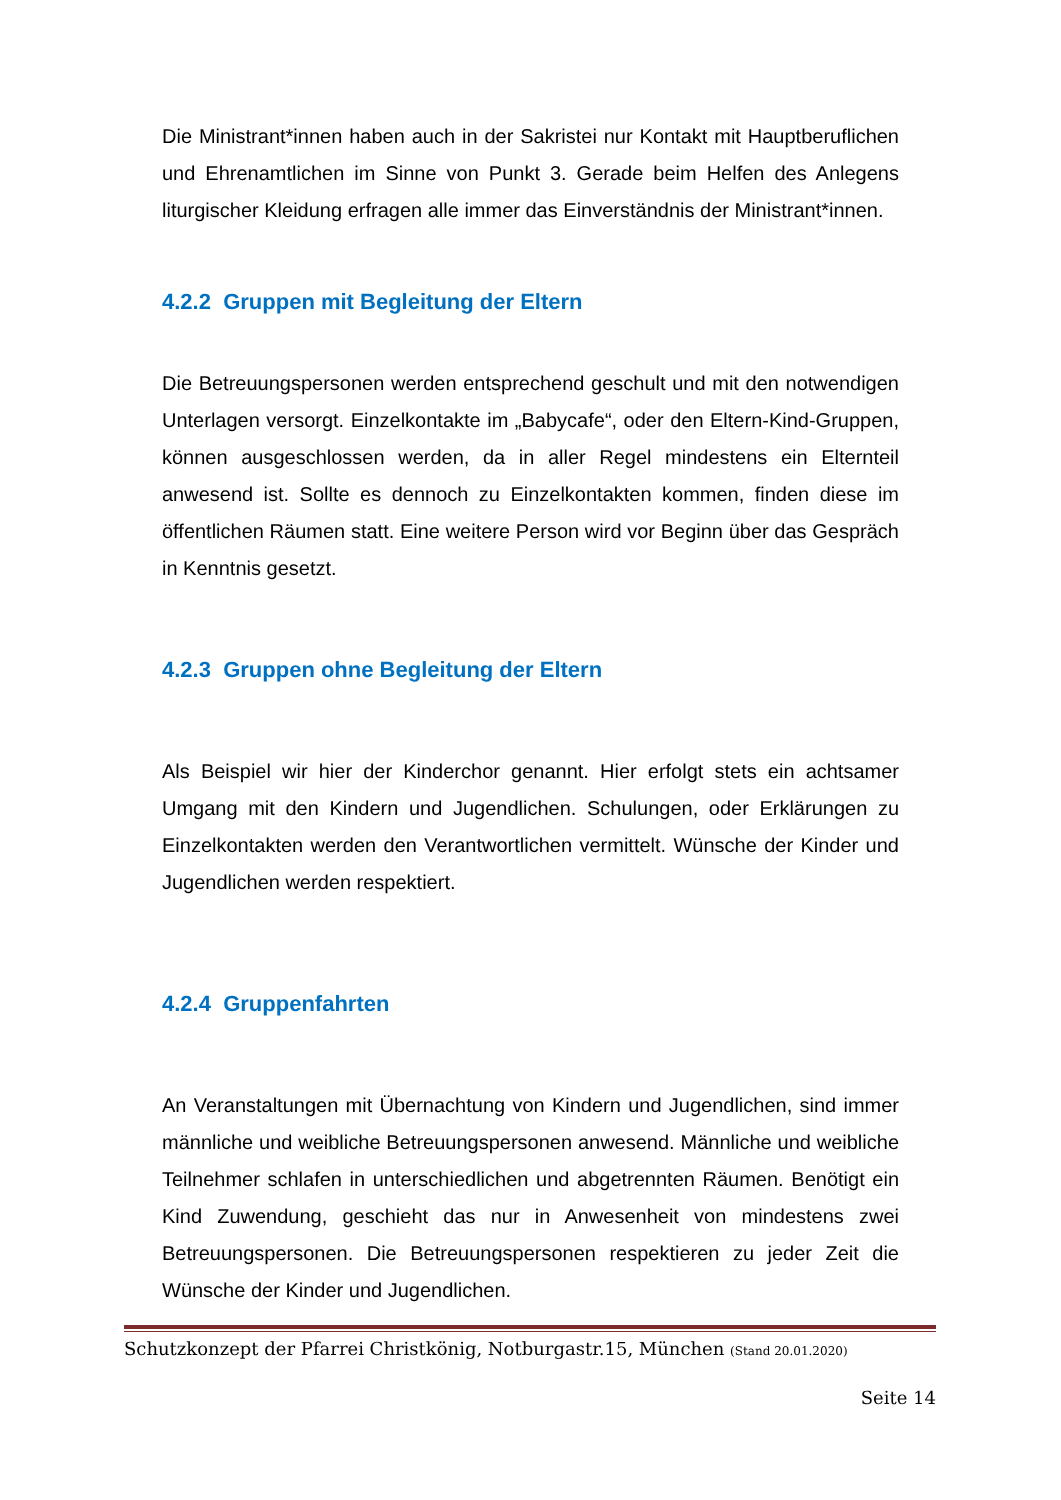Die Ministrant*innen haben auch in der Sakristei nur Kontakt mit Hauptberuflichen und Ehrenamtlichen im Sinne von Punkt 3. Gerade beim Helfen des Anlegens liturgischer Kleidung erfragen alle immer das Einverständnis der Ministrant*innen.
4.2.2 Gruppen mit Begleitung der Eltern
Die Betreuungspersonen werden entsprechend geschult und mit den notwendigen Unterlagen versorgt. Einzelkontakte im „Babycafe“, oder den Eltern-Kind-Gruppen, können ausgeschlossen werden, da in aller Regel mindestens ein Elternteil anwesend ist. Sollte es dennoch zu Einzelkontakten kommen, finden diese im öffentlichen Räumen statt. Eine weitere Person wird vor Beginn über das Gespräch in Kenntnis gesetzt.
4.2.3 Gruppen ohne Begleitung der Eltern
Als Beispiel wir hier der Kinderchor genannt. Hier erfolgt stets ein achtsamer Umgang mit den Kindern und Jugendlichen. Schulungen, oder Erklärungen zu Einzelkontakten werden den Verantwortlichen vermittelt. Wünsche der Kinder und Jugendlichen werden respektiert.
4.2.4 Gruppenfahrten
An Veranstaltungen mit Übernachtung von Kindern und Jugendlichen, sind immer männliche und weibliche Betreuungspersonen anwesend. Männliche und weibliche Teilnehmer schlafen in unterschiedlichen und abgetrennten Räumen. Benötigt ein Kind Zuwendung, geschieht das nur in Anwesenheit von mindestens zwei Betreuungspersonen. Die Betreuungspersonen respektieren zu jeder Zeit die Wünsche der Kinder und Jugendlichen.
Schutzkonzept der Pfarrei Christkönig, Notburgastr.15, München (Stand 20.01.2020)
Seite 14